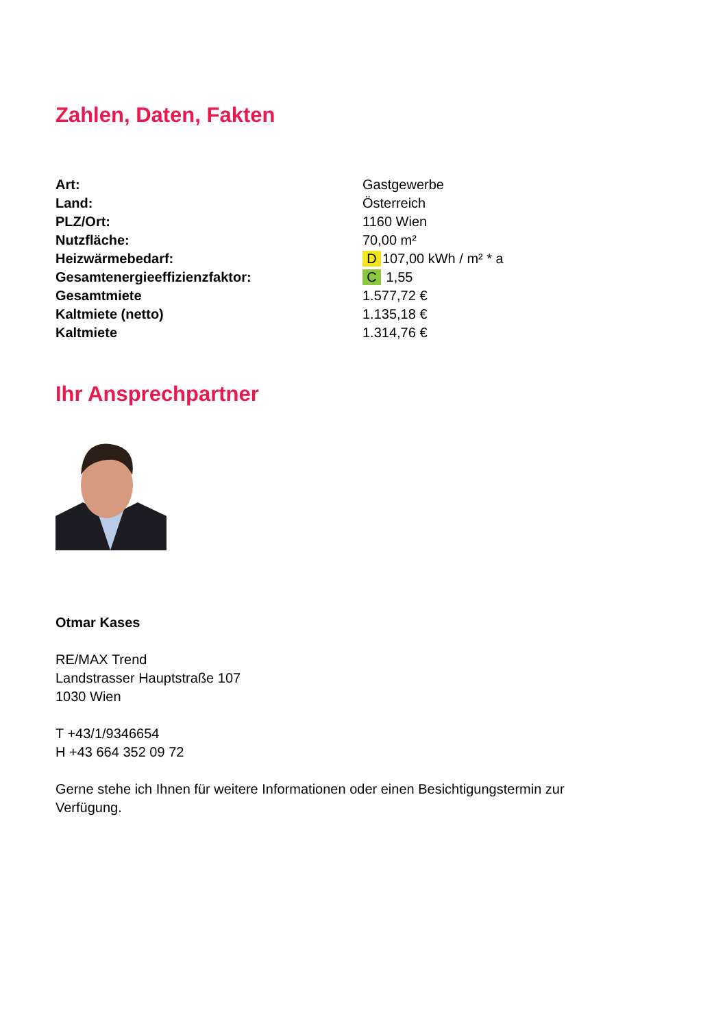Zahlen, Daten, Fakten
| Art: | Gastgewerbe |
| Land: | Österreich |
| PLZ/Ort: | 1160 Wien |
| Nutzfläche: | 70,00 m² |
| Heizwärmebedarf: | D 107,00 kWh / m² * a |
| Gesamtenergieeffizienzfaktor: | C 1,55 |
| Gesamtmiete | 1.577,72 € |
| Kaltmiete (netto) | 1.135,18 € |
| Kaltmiete | 1.314,76 € |
Ihr Ansprechpartner
Otmar Kases
RE/MAX Trend
Landstrasser Hauptstraße 107
1030 Wien
T +43/1/9346654
H +43 664 352 09 72
Gerne stehe ich Ihnen für weitere Informationen oder einen Besichtigungstermin zur
Verfügung.